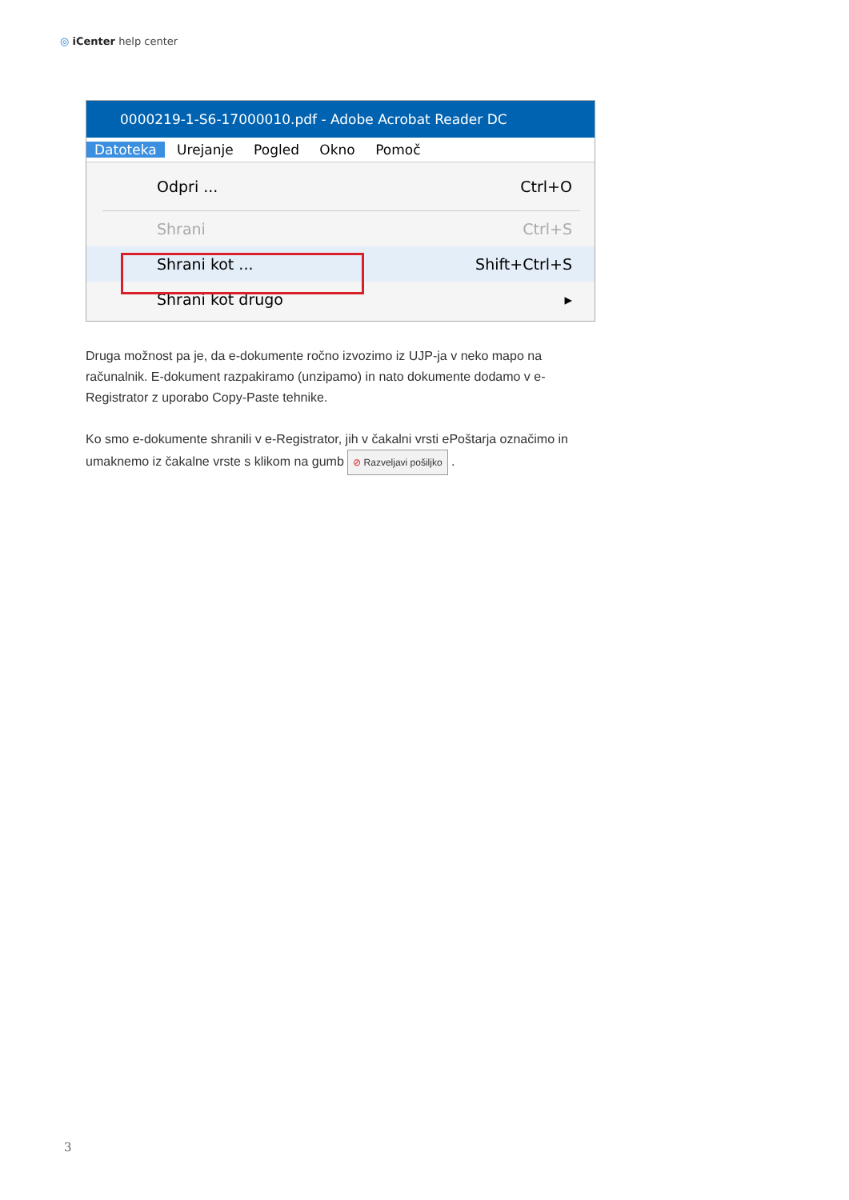◎ iCenter help center
0000219-1-S6-17000010.pdf - Adobe Acrobat Reader DC
Datoteka Urejanje Pogled Okno Pomoč
Odpri ... Ctrl+O
Shrani Ctrl+S
Shrani kot ... Shift+Ctrl+S
Shrani kot drugo ▸
Druga možnost pa je, da e-dokumente ročno izvozimo iz UJP-ja v neko mapo na računalnik. E-dokument razpakiramo (unzipamo) in nato dokumente dodamo v e-Registrator z uporabo Copy-Paste tehnike.
Ko smo e-dokumente shranili v e-Registrator, jih v čakalni vrsti ePoštarja označimo in umaknemo iz čakalne vrste s klikom na gumb ⊘ Razveljavi pošiljko .
3